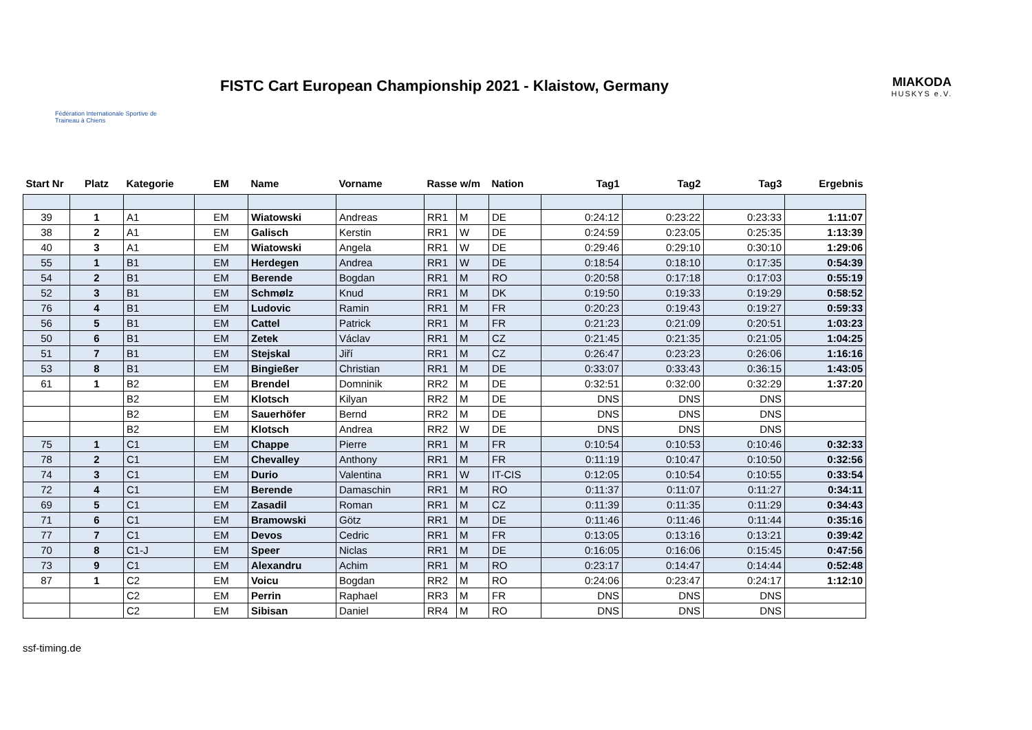Fédération Internationale Sportive de Traineau à Chiens
FISTC Cart European Championship 2021 - Klaistow, Germany
MIAKODA
HUSKYS e.V.
| Start Nr | Platz | Kategorie | EM | Name | Vorname | Rasse w/m | | Nation | Tag1 | Tag2 | Tag3 | Ergebnis |
| --- | --- | --- | --- | --- | --- | --- | --- | --- | --- | --- | --- | --- |
| 39 | 1 | A1 | EM | Wiatowski | Andreas | RR1 | M | DE | 0:24:12 | 0:23:22 | 0:23:33 | 1:11:07 |
| 38 | 2 | A1 | EM | Galisch | Kerstin | RR1 | W | DE | 0:24:59 | 0:23:05 | 0:25:35 | 1:13:39 |
| 40 | 3 | A1 | EM | Wiatowski | Angela | RR1 | W | DE | 0:29:46 | 0:29:10 | 0:30:10 | 1:29:06 |
| 55 | 1 | B1 | EM | Herdegen | Andrea | RR1 | W | DE | 0:18:54 | 0:18:10 | 0:17:35 | 0:54:39 |
| 54 | 2 | B1 | EM | Berende | Bogdan | RR1 | M | RO | 0:20:58 | 0:17:18 | 0:17:03 | 0:55:19 |
| 52 | 3 | B1 | EM | Schmølz | Knud | RR1 | M | DK | 0:19:50 | 0:19:33 | 0:19:29 | 0:58:52 |
| 76 | 4 | B1 | EM | Ludovic | Ramin | RR1 | M | FR | 0:20:23 | 0:19:43 | 0:19:27 | 0:59:33 |
| 56 | 5 | B1 | EM | Cattel | Patrick | RR1 | M | FR | 0:21:23 | 0:21:09 | 0:20:51 | 1:03:23 |
| 50 | 6 | B1 | EM | Zetek | Václav | RR1 | M | CZ | 0:21:45 | 0:21:35 | 0:21:05 | 1:04:25 |
| 51 | 7 | B1 | EM | Stejskal | Jiří | RR1 | M | CZ | 0:26:47 | 0:23:23 | 0:26:06 | 1:16:16 |
| 53 | 8 | B1 | EM | Bingießer | Christian | RR1 | M | DE | 0:33:07 | 0:33:43 | 0:36:15 | 1:43:05 |
| 61 | 1 | B2 | EM | Brendel | Domninik | RR2 | M | DE | 0:32:51 | 0:32:00 | 0:32:29 | 1:37:20 |
| | | B2 | EM | Klotsch | Kilyan | RR2 | M | DE | DNS | DNS | DNS | |
| | | B2 | EM | Sauerhöfer | Bernd | RR2 | M | DE | DNS | DNS | DNS | |
| | | B2 | EM | Klotsch | Andrea | RR2 | W | DE | DNS | DNS | DNS | |
| 75 | 1 | C1 | EM | Chappe | Pierre | RR1 | M | FR | 0:10:54 | 0:10:53 | 0:10:46 | 0:32:33 |
| 78 | 2 | C1 | EM | Chevalley | Anthony | RR1 | M | FR | 0:11:19 | 0:10:47 | 0:10:50 | 0:32:56 |
| 74 | 3 | C1 | EM | Durio | Valentina | RR1 | W | IT-CIS | 0:12:05 | 0:10:54 | 0:10:55 | 0:33:54 |
| 72 | 4 | C1 | EM | Berende | Damaschin | RR1 | M | RO | 0:11:37 | 0:11:07 | 0:11:27 | 0:34:11 |
| 69 | 5 | C1 | EM | Zasadil | Roman | RR1 | M | CZ | 0:11:39 | 0:11:35 | 0:11:29 | 0:34:43 |
| 71 | 6 | C1 | EM | Bramowski | Götz | RR1 | M | DE | 0:11:46 | 0:11:46 | 0:11:44 | 0:35:16 |
| 77 | 7 | C1 | EM | Devos | Cedric | RR1 | M | FR | 0:13:05 | 0:13:16 | 0:13:21 | 0:39:42 |
| 70 | 8 | C1-J | EM | Speer | Niclas | RR1 | M | DE | 0:16:05 | 0:16:06 | 0:15:45 | 0:47:56 |
| 73 | 9 | C1 | EM | Alexandru | Achim | RR1 | M | RO | 0:23:17 | 0:14:47 | 0:14:44 | 0:52:48 |
| 87 | 1 | C2 | EM | Voicu | Bogdan | RR2 | M | RO | 0:24:06 | 0:23:47 | 0:24:17 | 1:12:10 |
| | | C2 | EM | Perrin | Raphael | RR3 | M | FR | DNS | DNS | DNS | |
| | | C2 | EM | Sibisan | Daniel | RR4 | M | RO | DNS | DNS | DNS | |
ssf-timing.de